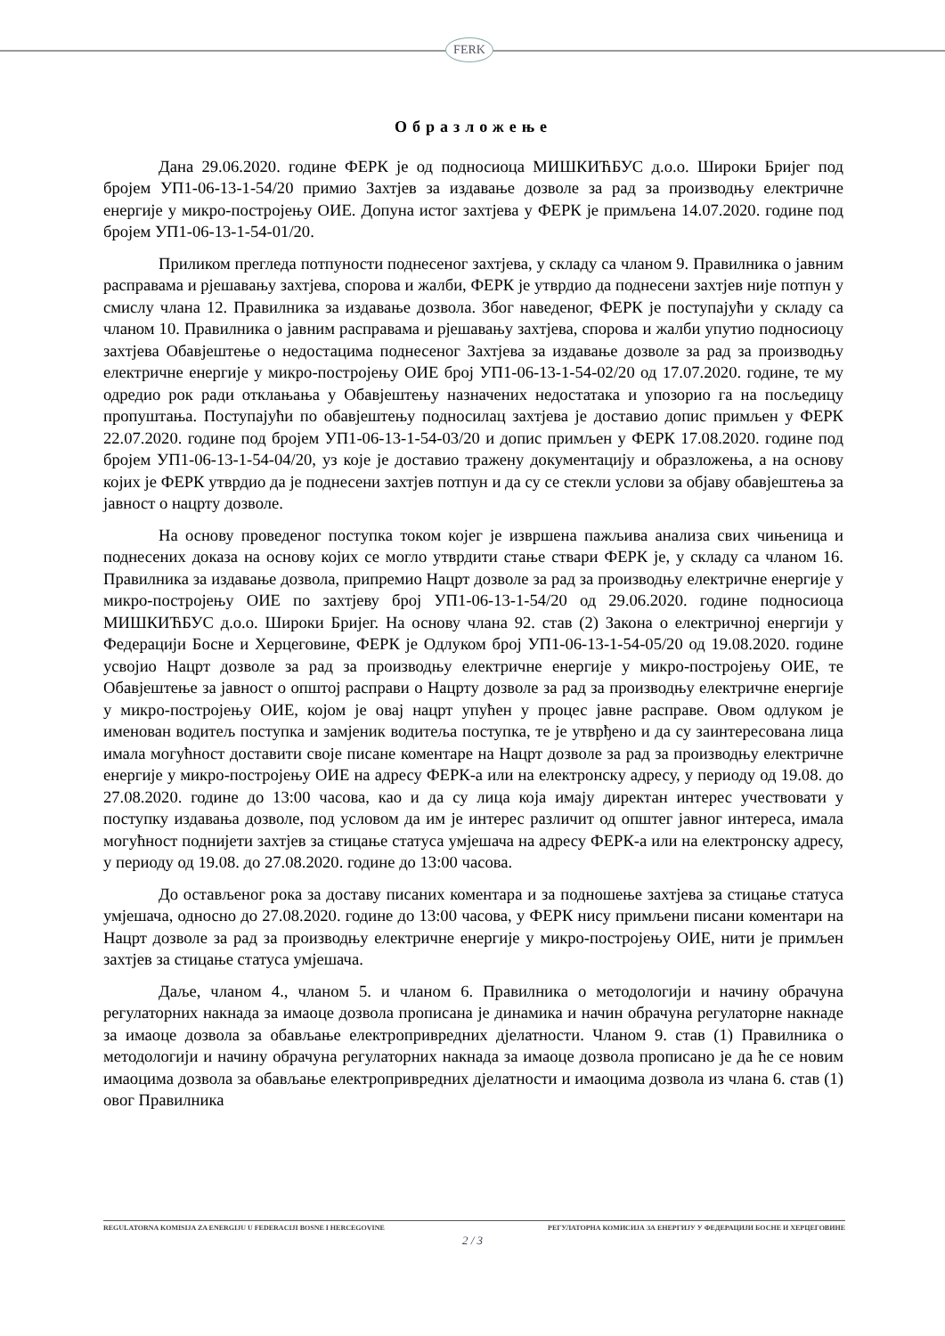FERK
Образложење
Дана 29.06.2020. године ФЕРК је од подносиоца МИШКИЋБУС д.о.о. Широки Бријег под бројем УП1-06-13-1-54/20 примио Захтјев за издавање дозволе за рад за производњу електричне енергије у микро-постројењу ОИЕ. Допуна истог захтјева у ФЕРК је примљена 14.07.2020. године под бројем УП1-06-13-1-54-01/20.
Приликом прегледа потпуности поднесеног захтјева, у складу са чланом 9. Правилника о јавним расправама и рјешавању захтјева, спорова и жалби, ФЕРК је утврдио да поднесени захтјев није потпун у смислу члана 12. Правилника за издавање дозвола. Због наведеног, ФЕРК је поступајући у складу са чланом 10. Правилника о јавним расправама и рјешавању захтјева, спорова и жалби упутио подносиоцу захтјева Обавјештење о недостацима поднесеног Захтјева за издавање дозволе за рад за производњу електричне енергије у микро-постројењу ОИЕ број УП1-06-13-1-54-02/20 од 17.07.2020. године, те му одредио рок ради отклањања у Обавјештењу назначених недостатака и упозорио га на посљедицу пропуштања. Поступајући по обавјештењу подносилац захтјева је доставио допис примљен у ФЕРК 22.07.2020. године под бројем УП1-06-13-1-54-03/20 и допис примљен у ФЕРК 17.08.2020. године под бројем УП1-06-13-1-54-04/20, уз које је доставио тражену документацију и образложења, а на основу којих је ФЕРК утврдио да је поднесени захтјев потпун и да су се стекли услови за објаву обавјештења за јавност о нацрту дозволе.
На основу проведеног поступка током којег је извршена пажљива анализа свих чињеница и поднесених доказа на основу којих се могло утврдити стање ствари ФЕРК је, у складу са чланом 16. Правилника за издавање дозвола, припремио Нацрт дозволе за рад за производњу електричне енергије у микро-постројењу ОИЕ по захтјеву број УП1-06-13-1-54/20 од 29.06.2020. године подносиоца МИШКИЋБУС д.о.о. Широки Бријег. На основу члана 92. став (2) Закона о електричној енергији у Федерацији Босне и Херцеговине, ФЕРК је Одлуком број УП1-06-13-1-54-05/20 од 19.08.2020. године усвојио Нацрт дозволе за рад за производњу електричне енергије у микро-постројењу ОИЕ, те Обавјештење за јавност о општој расправи о Нацрту дозволе за рад за производњу електричне енергије у микро-постројењу ОИЕ, којом је овај нацрт упућен у процес јавне расправе. Овом одлуком је именован водитељ поступка и замјеник водитеља поступка, те је утврђено и да су заинтересована лица имала могућност доставити своје писане коментаре на Нацрт дозволе за рад за производњу електричне енергије у микро-постројењу ОИЕ на адресу ФЕРК-а или на електронску адресу, у периоду од 19.08. до 27.08.2020. године до 13:00 часова, као и да су лица која имају директан интерес учествовати у поступку издавања дозволе, под условом да им је интерес различит од општег јавног интереса, имала могућност поднијети захтјев за стицање статуса умјешача на адресу ФЕРК-а или на електронску адресу, у периоду од 19.08. до 27.08.2020. године до 13:00 часова.
До остављеног рока за доставу писаних коментара и за подношење захтјева за стицање статуса умјешача, односно до 27.08.2020. године до 13:00 часова, у ФЕРК нису примљени писани коментари на Нацрт дозволе за рад за производњу електричне енергије у микро-постројењу ОИЕ, нити је примљен захтјев за стицање статуса умјешача.
Даље, чланом 4., чланом 5. и чланом 6. Правилника о методологији и начину обрачуна регулаторних накнада за имаоце дозвола прописана је динамика и начин обрачуна регулаторне накнаде за имаоце дозвола за обављање електропривредних дјелатности. Чланом 9. став (1) Правилника о методологији и начину обрачуна регулаторних накнада за имаоце дозвола прописано је да ће се новим имаоцима дозвола за обављање електропривредних дјелатности и имаоцима дозвола из члана 6. став (1) овог Правилника
REGULATORNA KOMISIJA ZA ENERGIJU U FEDERACIJI BOSNE I HERCEGOVINE РЕГУЛАТОРНА КОМИСИЈА ЗА ЕНЕРГИЈУ У ФЕДЕРАЦИЈИ БОСНЕ И ХЕРЦЕГОВИНЕ
2 / 3